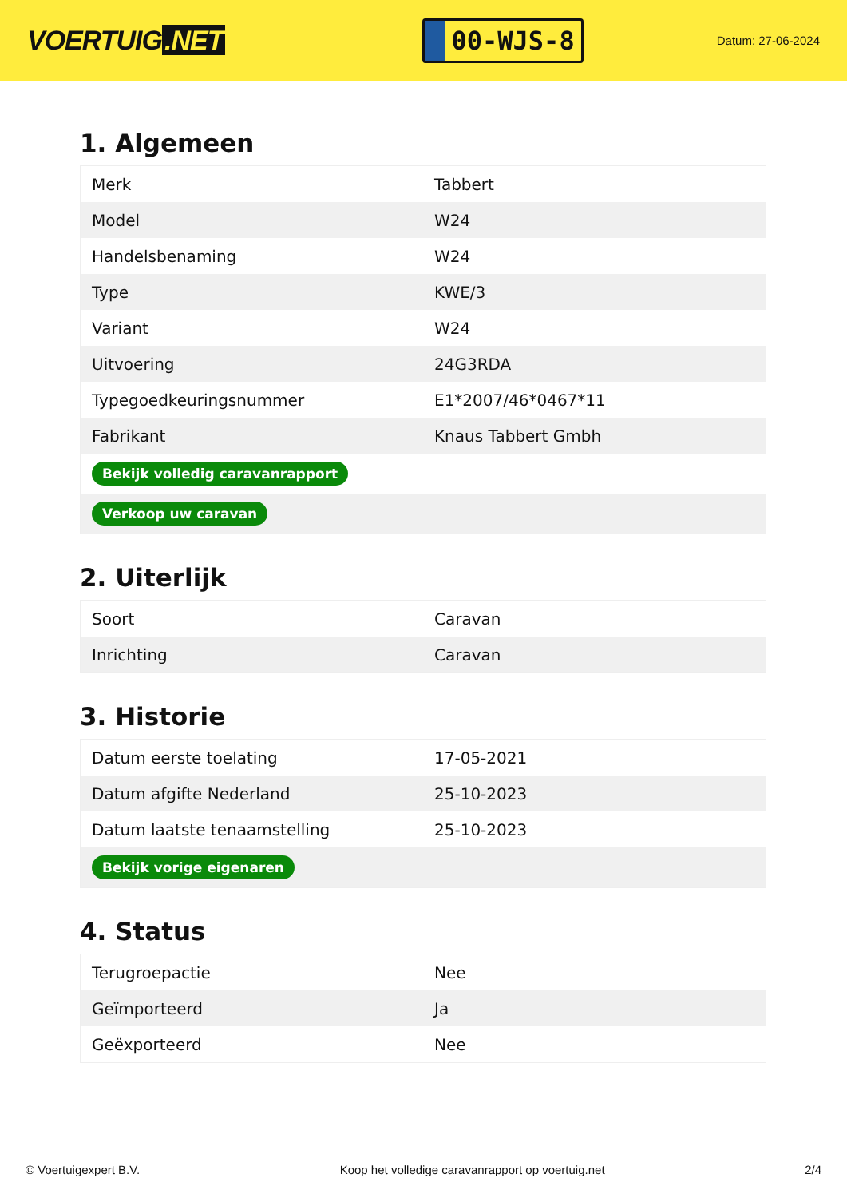VOERTUIG.NET
00-WJS-8
Datum: 27-06-2024
1. Algemeen
| Merk | Tabbert |
| Model | W24 |
| Handelsbenaming | W24 |
| Type | KWE/3 |
| Variant | W24 |
| Uitvoering | 24G3RDA |
| Typegoedkeuringsnummer | E1*2007/46*0467*11 |
| Fabrikant | Knaus Tabbert Gmbh |
| Bekijk volledig caravanrapport | |
| Verkoop uw caravan | |
2. Uiterlijk
| Soort | Caravan |
| Inrichting | Caravan |
3. Historie
| Datum eerste toelating | 17-05-2021 |
| Datum afgifte Nederland | 25-10-2023 |
| Datum laatste tenaamstelling | 25-10-2023 |
| Bekijk vorige eigenaren | |
4. Status
| Terugroepactie | Nee |
| Geïmporteerd | Ja |
| Geëxporteerd | Nee |
© Voertuigexpert B.V. Koop het volledige caravanrapport op voertuig.net 2/4